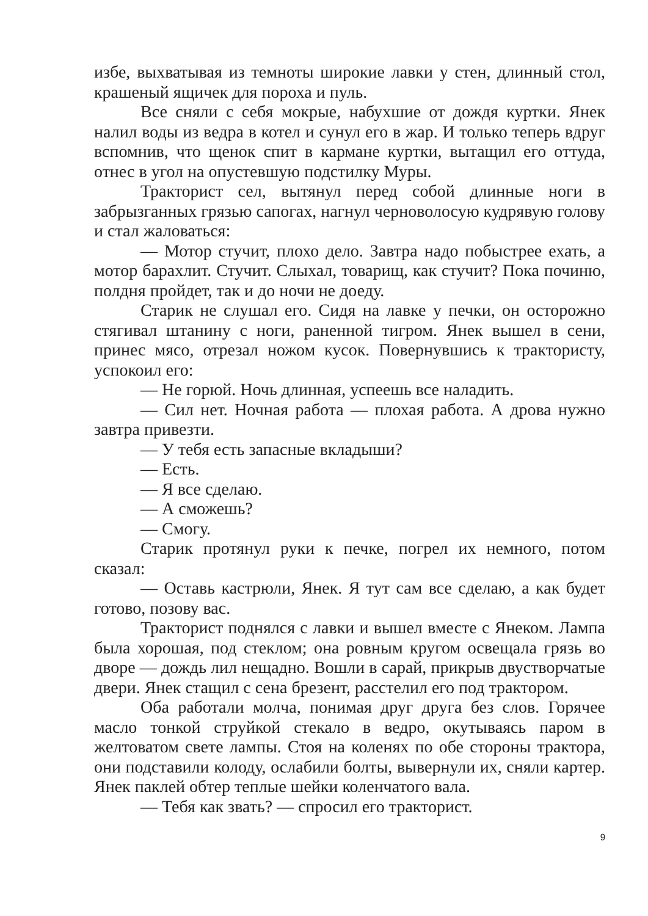избе, выхватывая из темноты широкие лавки у стен, длинный стол, крашеный ящичек для пороха и пуль.
Все сняли с себя мокрые, набухшие от дождя куртки. Янек налил воды из ведра в котел и сунул его в жар. И только теперь вдруг вспомнив, что щенок спит в кармане куртки, вытащил его оттуда, отнес в угол на опустевшую подстилку Муры.
Тракторист сел, вытянул перед собой длинные ноги в забрызганных грязью сапогах, нагнул черноволосую кудрявую голову и стал жаловаться:
— Мотор стучит, плохо дело. Завтра надо побыстрее ехать, а мотор барахлит. Стучит. Слыхал, товарищ, как стучит? Пока починю, полдня пройдет, так и до ночи не доеду.
Старик не слушал его. Сидя на лавке у печки, он осторожно стягивал штанину с ноги, раненной тигром. Янек вышел в сени, принес мясо, отрезал ножом кусок. Повернувшись к трактористу, успокоил его:
— Не горюй. Ночь длинная, успеешь все наладить.
— Сил нет. Ночная работа — плохая работа. А дрова нужно завтра привезти.
— У тебя есть запасные вкладыши?
— Есть.
— Я все сделаю.
— А сможешь?
— Смогу.
Старик протянул руки к печке, погрел их немного, потом сказал:
— Оставь кастрюли, Янек. Я тут сам все сделаю, а как будет готово, позову вас.
Тракторист поднялся с лавки и вышел вместе с Янеком. Лампа была хорошая, под стеклом; она ровным кругом освещала грязь во дворе — дождь лил нещадно. Вошли в сарай, прикрыв двустворчатые двери. Янек стащил с сена брезент, расстелил его под трактором.
Оба работали молча, понимая друг друга без слов. Горячее масло тонкой струйкой стекало в ведро, окутываясь паром в желтоватом свете лампы. Стоя на коленях по обе стороны трактора, они подставили колоду, ослабили болты, вывернули их, сняли картер. Янек паклей обтер теплые шейки коленчатого вала.
— Тебя как звать? — спросил его тракторист.
9